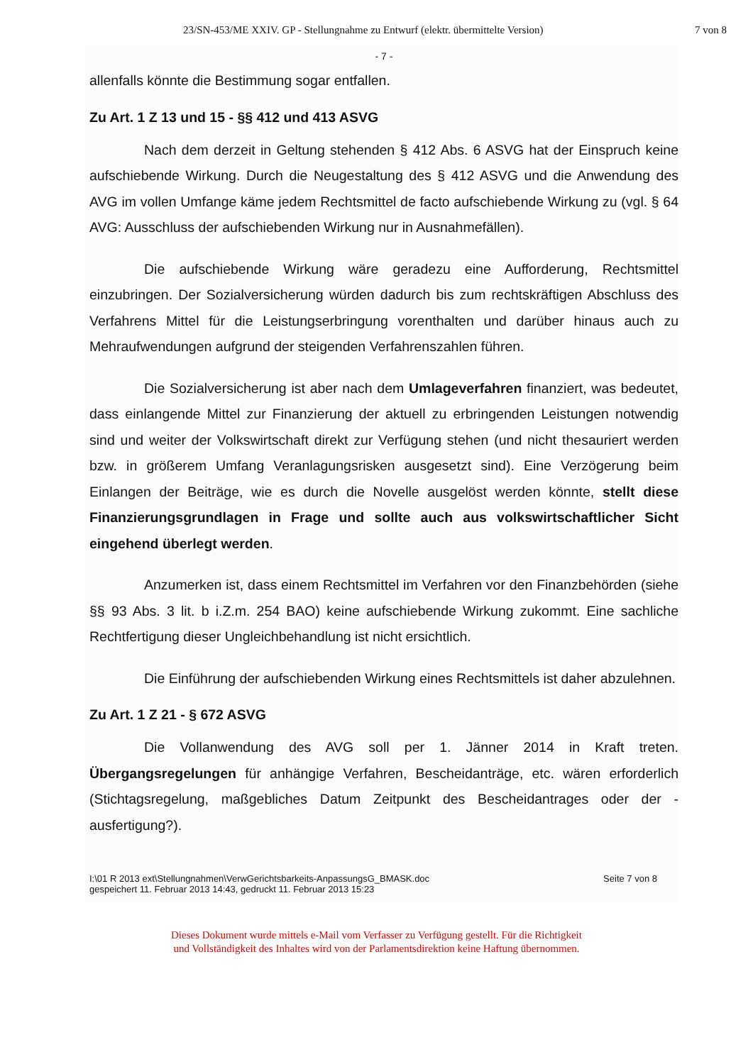23/SN-453/ME XXIV. GP - Stellungnahme zu Entwurf (elektr. übermittelte Version) 7 von 8
- 7 -
allenfalls könnte die Bestimmung sogar entfallen.
Zu Art. 1 Z 13 und 15 - §§ 412 und 413 ASVG
Nach dem derzeit in Geltung stehenden § 412 Abs. 6 ASVG hat der Einspruch keine aufschiebende Wirkung. Durch die Neugestaltung des § 412 ASVG und die Anwendung des AVG im vollen Umfange käme jedem Rechtsmittel de facto aufschiebende Wirkung zu (vgl. § 64 AVG: Ausschluss der aufschiebenden Wirkung nur in Ausnahmefällen).
Die aufschiebende Wirkung wäre geradezu eine Aufforderung, Rechtsmittel einzubringen. Der Sozialversicherung würden dadurch bis zum rechtskräftigen Abschluss des Verfahrens Mittel für die Leistungserbringung vorenthalten und darüber hinaus auch zu Mehraufwendungen aufgrund der steigenden Verfahrenszahlen führen.
Die Sozialversicherung ist aber nach dem Umlageverfahren finanziert, was bedeutet, dass einlangende Mittel zur Finanzierung der aktuell zu erbringenden Leistungen notwendig sind und weiter der Volkswirtschaft direkt zur Verfügung stehen (und nicht thesauriert werden bzw. in größerem Umfang Veranlagungsrisken ausgesetzt sind). Eine Verzögerung beim Einlangen der Beiträge, wie es durch die Novelle ausgelöst werden könnte, stellt diese Finanzierungsgrundlagen in Frage und sollte auch aus volkswirtschaftlicher Sicht eingehend überlegt werden.
Anzumerken ist, dass einem Rechtsmittel im Verfahren vor den Finanzbehörden (siehe §§ 93 Abs. 3 lit. b i.Z.m. 254 BAO) keine aufschiebende Wirkung zukommt. Eine sachliche Rechtfertigung dieser Ungleichbehandlung ist nicht ersichtlich.
Die Einführung der aufschiebenden Wirkung eines Rechtsmittels ist daher abzulehnen.
Zu Art. 1 Z 21 - § 672 ASVG
Die Vollanwendung des AVG soll per 1. Jänner 2014 in Kraft treten. Übergangsregelungen für anhängige Verfahren, Bescheidanträge, etc. wären erforderlich (Stichtagsregelung, maßgebliches Datum Zeitpunkt des Bescheidantrages oder der -ausfertigung?).
I:\01 R 2013 ext\Stellungnahmen\VerwGerichtsbarkeits-AnpassungsG_BMASK.doc
gespeichert 11. Februar 2013 14:43, gedruckt 11. Februar 2013 15:23 Seite 7 von 8
Dieses Dokument wurde mittels e-Mail vom Verfasser zu Verfügung gestellt. Für die Richtigkeit
und Vollständigkeit des Inhaltes wird von der Parlamentsdirektion keine Haftung übernommen.